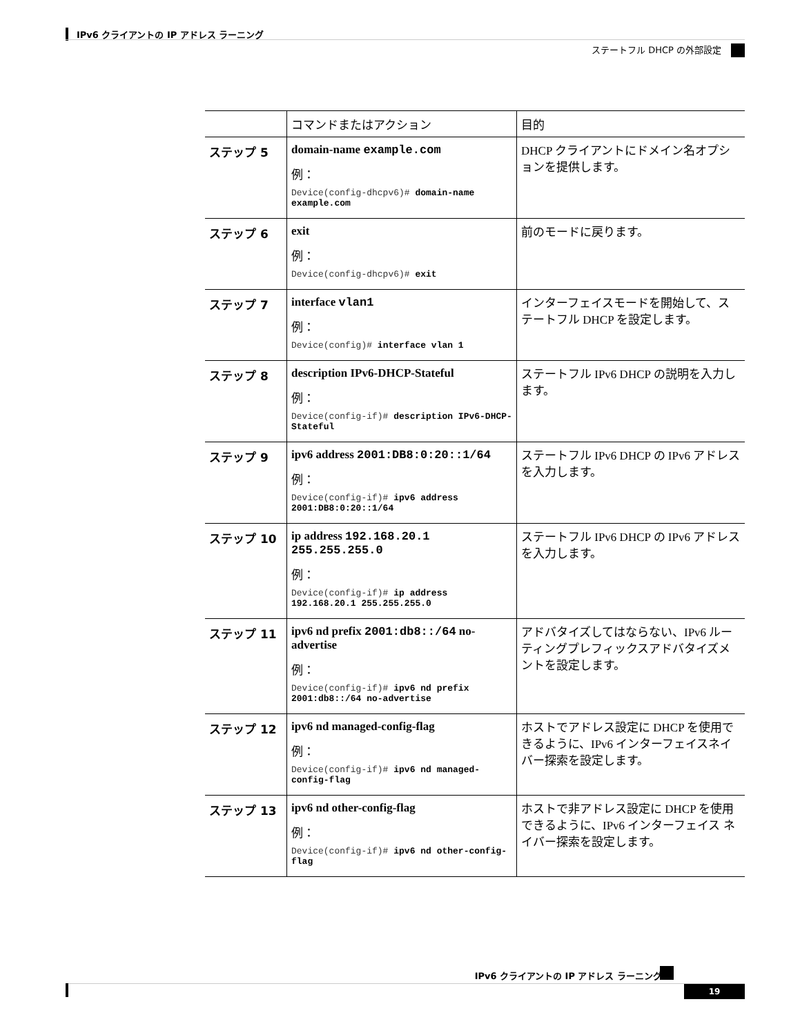IPv6 クライアントの IP アドレス ラーニング
ステートフル DHCP の外部設定
| | コマンドまたはアクション | 目的 |
| --- | --- | --- |
| ステップ 5 | domain-name example.com 例： Device(config-dhcpv6)# domain-name example.com | DHCP クライアントにドメイン名オプションを提供します。 |
| ステップ 6 | exit 例： Device(config-dhcpv6)# exit | 前のモードに戻ります。 |
| ステップ 7 | interface vlan1 例： Device(config)# interface vlan 1 | インターフェイスモードを開始して、ステートフル DHCP を設定します。 |
| ステップ 8 | description IPv6-DHCP-Stateful 例： Device(config-if)# description IPv6-DHCP-Stateful | ステートフル IPv6 DHCP の説明を入力します。 |
| ステップ 9 | ipv6 address 2001:DB8:0:20::1/64 例： Device(config-if)# ipv6 address 2001:DB8:0:20::1/64 | ステートフル IPv6 DHCP の IPv6 アドレスを入力します。 |
| ステップ 10 | ip address 192.168.20.1 255.255.255.0 例： Device(config-if)# ip address 192.168.20.1 255.255.255.0 | ステートフル IPv6 DHCP の IPv6 アドレスを入力します。 |
| ステップ 11 | ipv6 nd prefix 2001:db8::/64 no-advertise 例： Device(config-if)# ipv6 nd prefix 2001:db8::/64 no-advertise | アドバタイズしてはならない、IPv6 ルーティングプレフィックスアドバタイズメントを設定します。 |
| ステップ 12 | ipv6 nd managed-config-flag 例： Device(config-if)# ipv6 nd managed-config-flag | ホストでアドレス設定に DHCP を使用できるように、IPv6 インターフェイスネイバー探索を設定します。 |
| ステップ 13 | ipv6 nd other-config-flag 例： Device(config-if)# ipv6 nd other-config-flag | ホストで非アドレス設定に DHCP を使用できるように、IPv6 インターフェイス ネイバー探索を設定します。 |
IPv6 クライアントの IP アドレス ラーニング
19